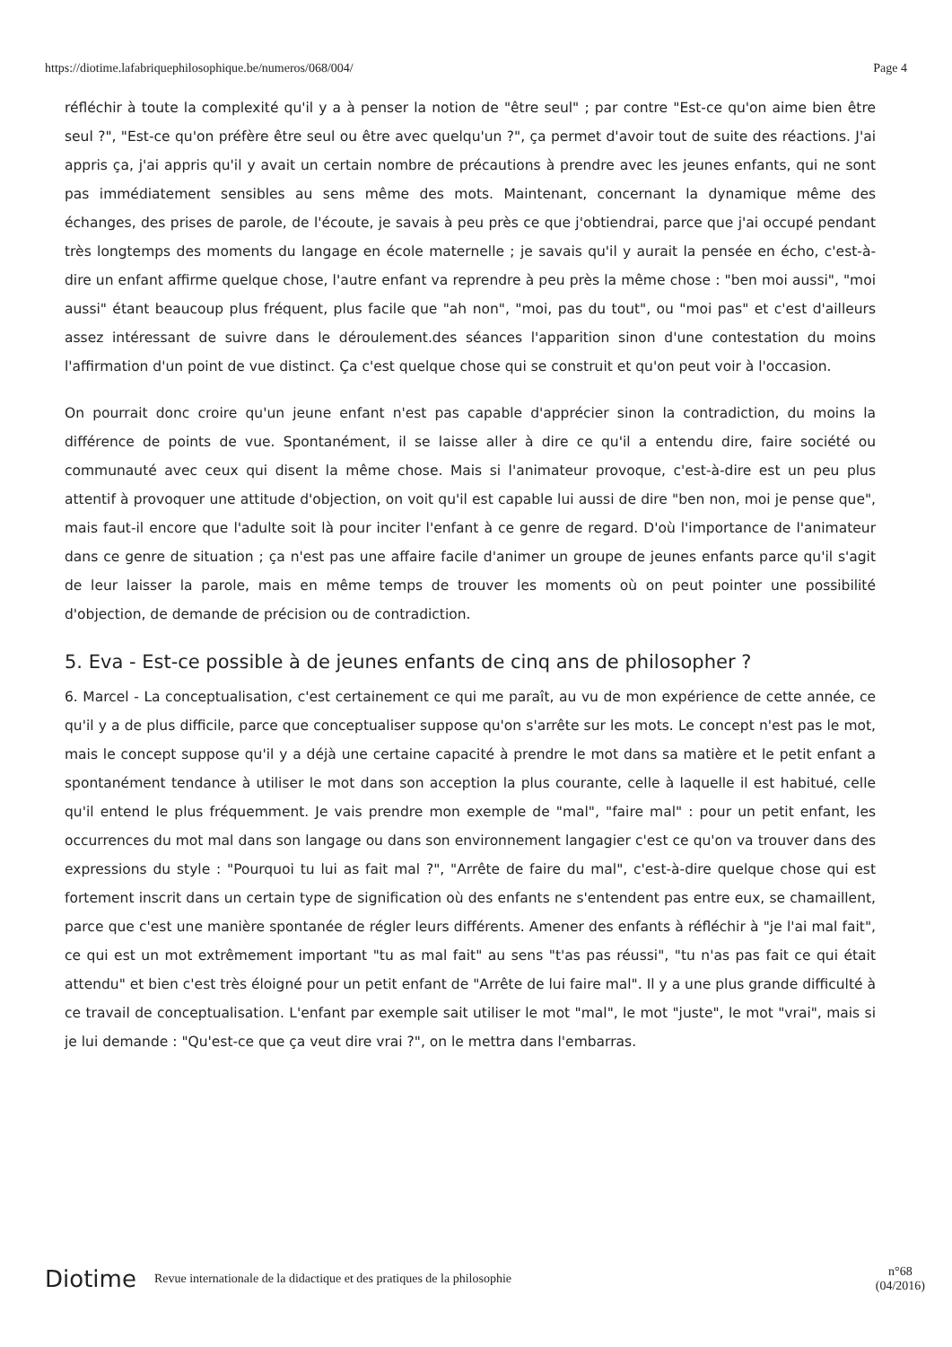https://diotime.lafabriquephilosophique.be/numeros/068/004/ Page 4
réfléchir à toute la complexité qu'il y a à penser la notion de "être seul" ; par contre "Est-ce qu'on aime bien être seul ?", "Est-ce qu'on préfère être seul ou être avec quelqu'un ?", ça permet d'avoir tout de suite des réactions. J'ai appris ça, j'ai appris qu'il y avait un certain nombre de précautions à prendre avec les jeunes enfants, qui ne sont pas immédiatement sensibles au sens même des mots. Maintenant, concernant la dynamique même des échanges, des prises de parole, de l'écoute, je savais à peu près ce que j'obtiendrai, parce que j'ai occupé pendant très longtemps des moments du langage en école maternelle ; je savais qu'il y aurait la pensée en écho, c'est-à-dire un enfant affirme quelque chose, l'autre enfant va reprendre à peu près la même chose : "ben moi aussi", "moi aussi" étant beaucoup plus fréquent, plus facile que "ah non", "moi, pas du tout", ou "moi pas" et c'est d'ailleurs assez intéressant de suivre dans le déroulement.des séances l'apparition sinon d'une contestation du moins l'affirmation d'un point de vue distinct. Ça c'est quelque chose qui se construit et qu'on peut voir à l'occasion.
On pourrait donc croire qu'un jeune enfant n'est pas capable d'apprécier sinon la contradiction, du moins la différence de points de vue. Spontanément, il se laisse aller à dire ce qu'il a entendu dire, faire société ou communauté avec ceux qui disent la même chose. Mais si l'animateur provoque, c'est-à-dire est un peu plus attentif à provoquer une attitude d'objection, on voit qu'il est capable lui aussi de dire "ben non, moi je pense que", mais faut-il encore que l'adulte soit là pour inciter l'enfant à ce genre de regard. D'où l'importance de l'animateur dans ce genre de situation ; ça n'est pas une affaire facile d'animer un groupe de jeunes enfants parce qu'il s'agit de leur laisser la parole, mais en même temps de trouver les moments où on peut pointer une possibilité d'objection, de demande de précision ou de contradiction.
5. Eva - Est-ce possible à de jeunes enfants de cinq ans de philosopher ?
6. Marcel - La conceptualisation, c'est certainement ce qui me paraît, au vu de mon expérience de cette année, ce qu'il y a de plus difficile, parce que conceptualiser suppose qu'on s'arrête sur les mots. Le concept n'est pas le mot, mais le concept suppose qu'il y a déjà une certaine capacité à prendre le mot dans sa matière et le petit enfant a spontanément tendance à utiliser le mot dans son acception la plus courante, celle à laquelle il est habitué, celle qu'il entend le plus fréquemment. Je vais prendre mon exemple de "mal", "faire mal" : pour un petit enfant, les occurrences du mot mal dans son langage ou dans son environnement langagier c'est ce qu'on va trouver dans des expressions du style : "Pourquoi tu lui as fait mal ?", "Arrête de faire du mal", c'est-à-dire quelque chose qui est fortement inscrit dans un certain type de signification où des enfants ne s'entendent pas entre eux, se chamaillent, parce que c'est une manière spontanée de régler leurs différents. Amener des enfants à réfléchir à "je l'ai mal fait", ce qui est un mot extrêmement important "tu as mal fait" au sens "t'as pas réussi", "tu n'as pas fait ce qui était attendu" et bien c'est très éloigné pour un petit enfant de "Arrête de lui faire mal". Il y a une plus grande difficulté à ce travail de conceptualisation. L'enfant par exemple sait utiliser le mot "mal", le mot "juste", le mot "vrai", mais si je lui demande : "Qu'est-ce que ça veut dire vrai ?", on le mettra dans l'embarras.
Diotime Revue internationale de la didactique et des pratiques de la philosophie n°68
(04/2016)